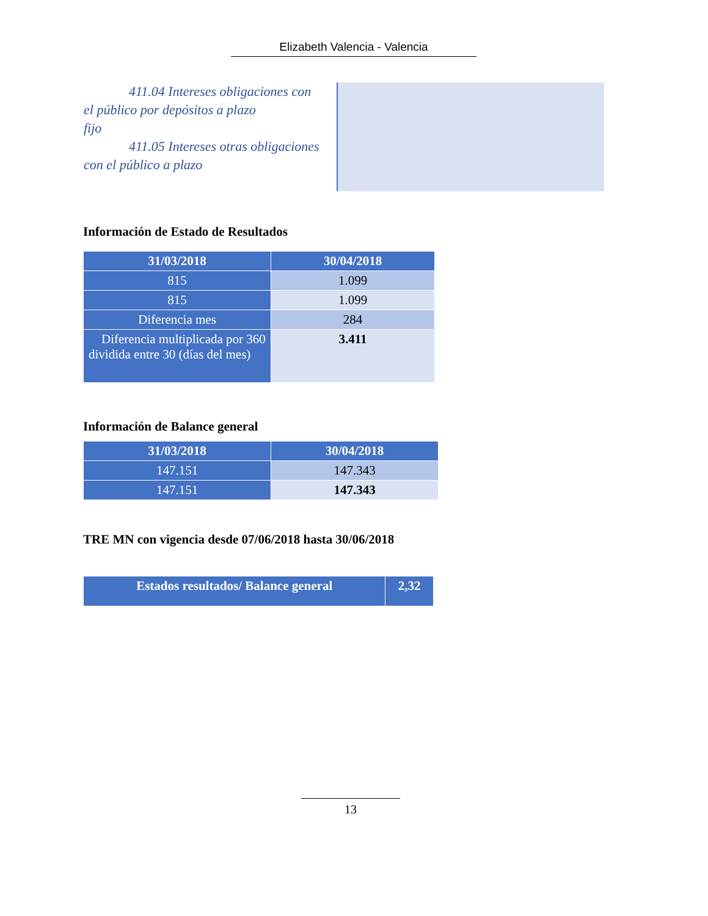Elizabeth Valencia - Valencia
411.04 Intereses obligaciones con
el público por depósitos a plazo
fijo
411.05 Intereses otras obligaciones
con el público a plazo
Información de Estado de Resultados
| 31/03/2018 | 30/04/2018 |
| --- | --- |
| 815 | 1.099 |
| 815 | 1.099 |
| Diferencia mes | 284 |
| Diferencia multiplicada por 360 dividida entre 30 (días del mes) | 3.411 |
Información de Balance general
| 31/03/2018 | 30/04/2018 |
| --- | --- |
| 147.151 | 147.343 |
| 147.151 | 147.343 |
TRE MN con vigencia desde 07/06/2018 hasta 30/06/2018
| Estados resultados/ Balance general | 2,32 |
| --- | --- |
13